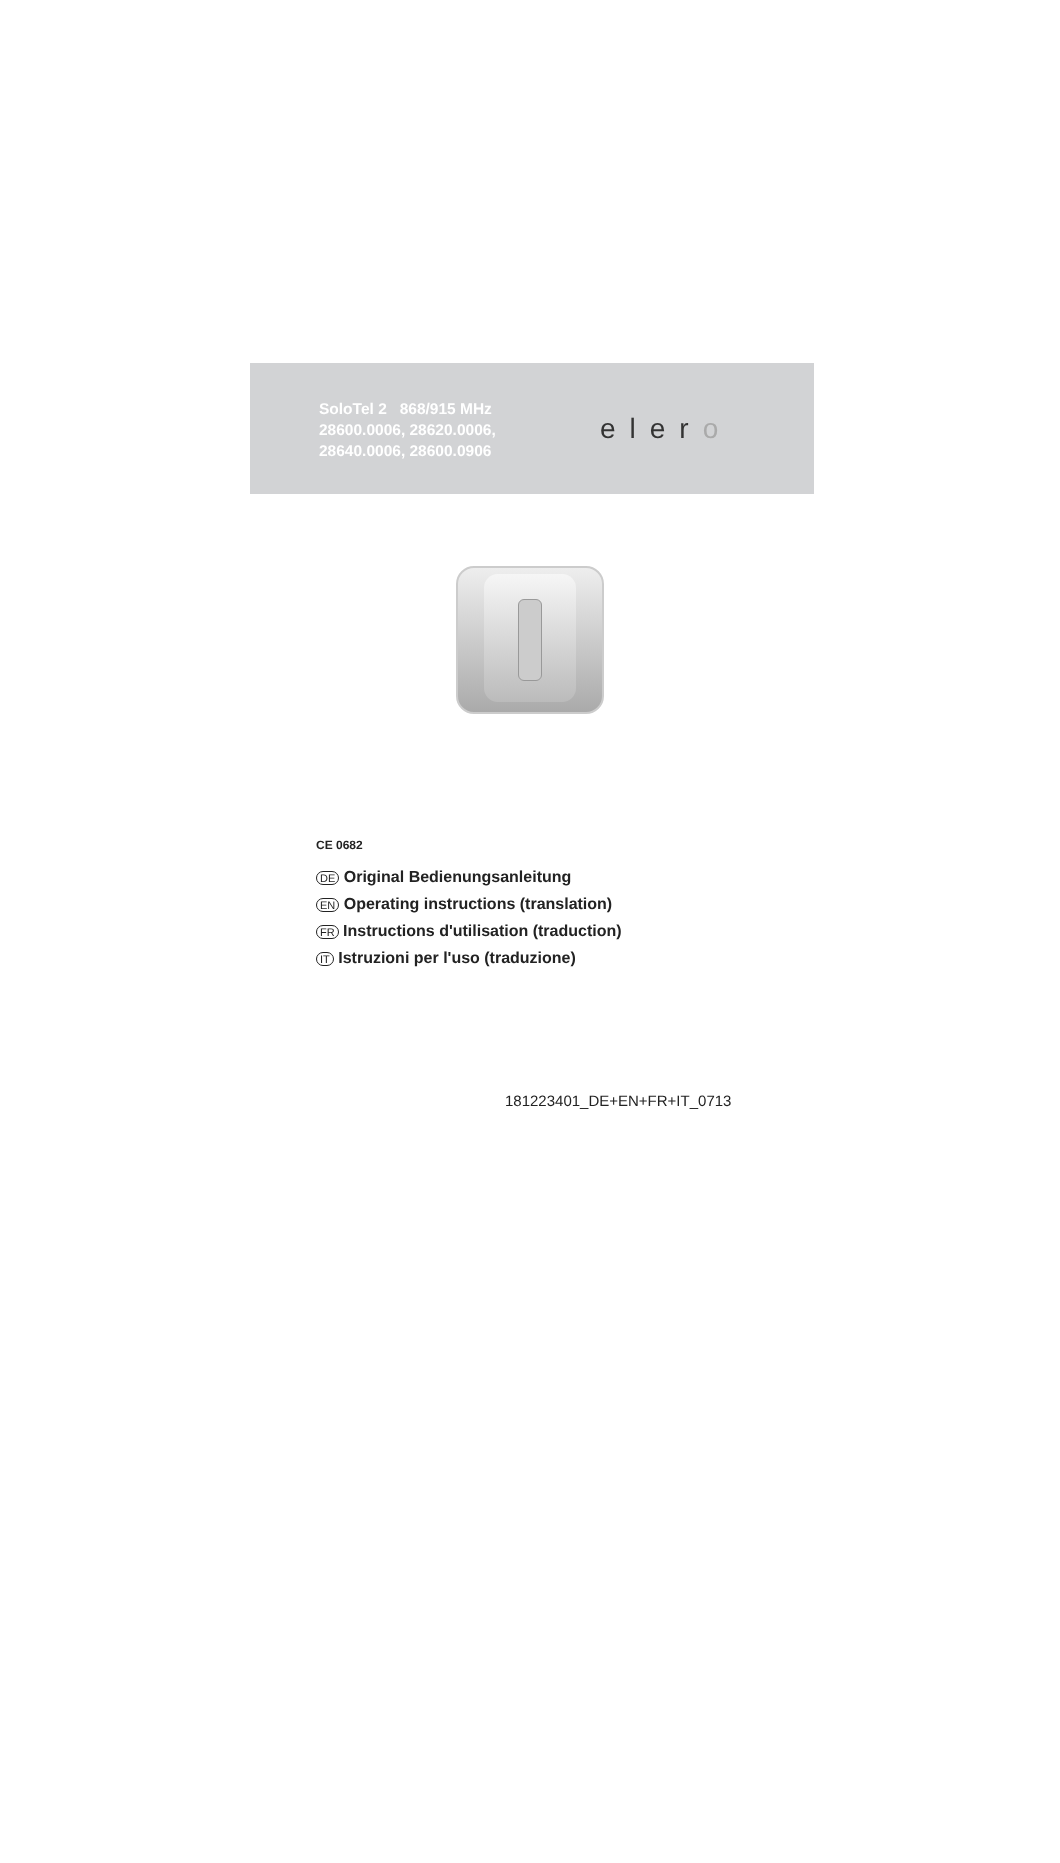SoloTel 2 868/915 MHz
28600.0006, 28620.0006,
28640.0006, 28600.0906
elero
CE 0682
DE Original Bedienungsanleitung
EN Operating instructions (translation)
FR Instructions d'utilisation (traduction)
IT Istruzioni per l'uso (traduzione)
181223401_DE+EN+FR+IT_0713